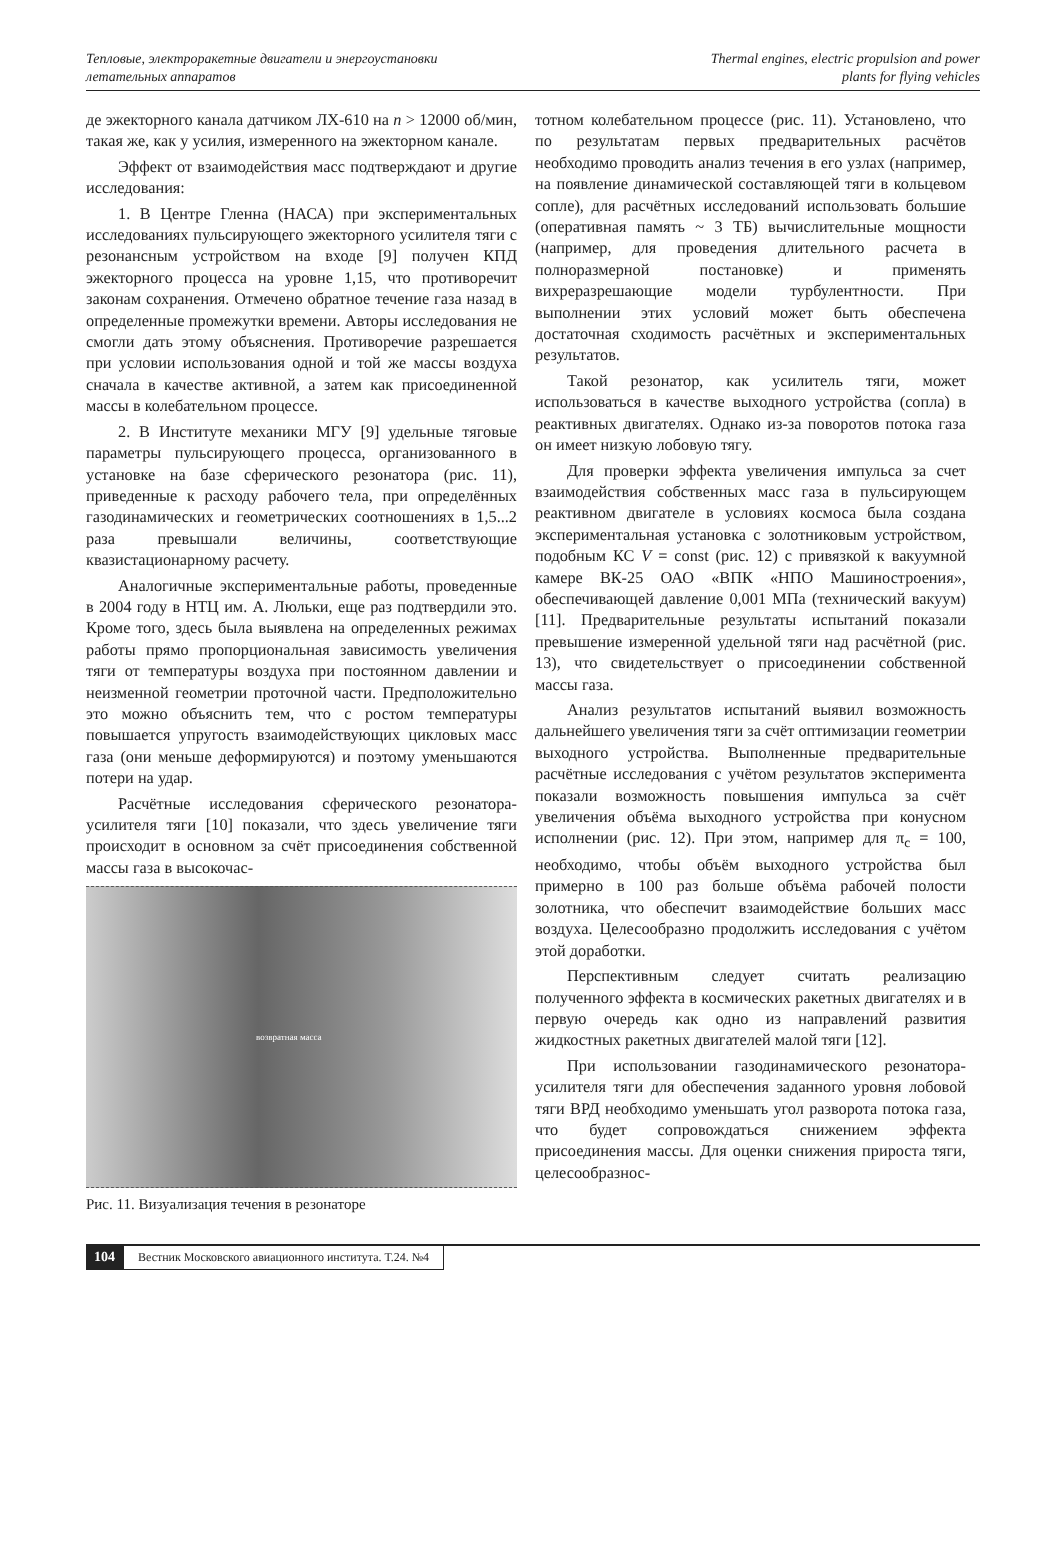Тепловые, электроракетные двигатели и энергоустановки
летательных аппаратов
Thermal engines, electric propulsion and power
plants for flying vehicles
де эжекторного канала датчиком ЛХ-610 на n > 12000 об/мин, такая же, как у усилия, измеренного на эжекторном канале.
Эффект от взаимодействия масс подтверждают и другие исследования:
1. В Центре Гленна (НАСА) при экспериментальных исследованиях пульсирующего эжекторного усилителя тяги с резонансным устройством на входе [9] получен КПД эжекторного процесса на уровне 1,15, что противоречит законам сохранения. Отмечено обратное течение газа назад в определенные промежутки времени. Авторы исследования не смогли дать этому объяснения. Противоречие разрешается при условии использования одной и той же массы воздуха сначала в качестве активной, а затем как присоединенной массы в колебательном процессе.
2. В Институте механики МГУ [9] удельные тяговые параметры пульсирующего процесса, организованного в установке на базе сферического резонатора (рис. 11), приведенные к расходу рабочего тела, при определённых газодинамических и геометрических соотношениях в 1,5...2 раза превышали величины, соответствующие квазистационарному расчету.
Аналогичные экспериментальные работы, проведенные в 2004 году в НТЦ им. А. Люльки, еще раз подтвердили это. Кроме того, здесь была выявлена на определенных режимах работы прямо пропорциональная зависимость увеличения тяги от температуры воздуха при постоянном давлении и неизменной геометрии проточной части. Предположительно это можно объяснить тем, что с ростом температуры повышается упругость взаимодействующих цикловых масс газа (они меньше деформируются) и поэтому уменьшаются потери на удар.
Расчётные исследования сферического резонатора-усилителя тяги [10] показали, что здесь увеличение тяги происходит в основном за счёт присоединения собственной массы газа в высокочас-
возвратная масса
Рис. 11. Визуализация течения в резонаторе
тотном колебательном процессе (рис. 11). Установлено, что по результатам первых предварительных расчётов необходимо проводить анализ течения в его узлах (например, на появление динамической составляющей тяги в кольцевом сопле), для расчётных исследований использовать большие (оперативная память ~ 3 ТБ) вычислительные мощности (например, для проведения длительного расчета в полноразмерной постановке) и применять вихреразрешающие модели турбулентности. При выполнении этих условий может быть обеспечена достаточная сходимость расчётных и экспериментальных результатов.
Такой резонатор, как усилитель тяги, может использоваться в качестве выходного устройства (сопла) в реактивных двигателях. Однако из-за поворотов потока газа он имеет низкую лобовую тягу.
Для проверки эффекта увеличения импульса за счет взаимодействия собственных масс газа в пульсирующем реактивном двигателе в условиях космоса была создана экспериментальная установка с золотниковым устройством, подобным КС V = const (рис. 12) с привязкой к вакуумной камере ВК-25 ОАО «ВПК «НПО Машиностроения», обеспечивающей давление 0,001 МПа (технический вакуум) [11]. Предварительные результаты испытаний показали превышение измеренной удельной тяги над расчётной (рис. 13), что свидетельствует о присоединении собственной массы газа.
Анализ результатов испытаний выявил возможность дальнейшего увеличения тяги за счёт оптимизации геометрии выходного устройства. Выполненные предварительные расчётные исследования с учётом результатов эксперимента показали возможность повышения импульса за счёт увеличения объёма выходного устройства при конусном исполнении (рис. 12). При этом, например для π<sub>c</sub> = 100, необходимо, чтобы объём выходного устройства был примерно в 100 раз больше объёма рабочей полости золотника, что обеспечит взаимодействие больших масс воздуха. Целесообразно продолжить исследования с учётом этой доработки.
Перспективным следует считать реализацию полученного эффекта в космических ракетных двигателях и в первую очередь как одно из направлений развития жидкостных ракетных двигателей малой тяги [12].
При использовании газодинамического резонатора-усилителя тяги для обеспечения заданного уровня лобовой тяги ВРД необходимо уменьшать угол разворота потока газа, что будет сопровождаться снижением эффекта присоединения массы. Для оценки снижения прироста тяги, целесообразнос-
104 Вестник Московского авиационного института. Т.24. №4